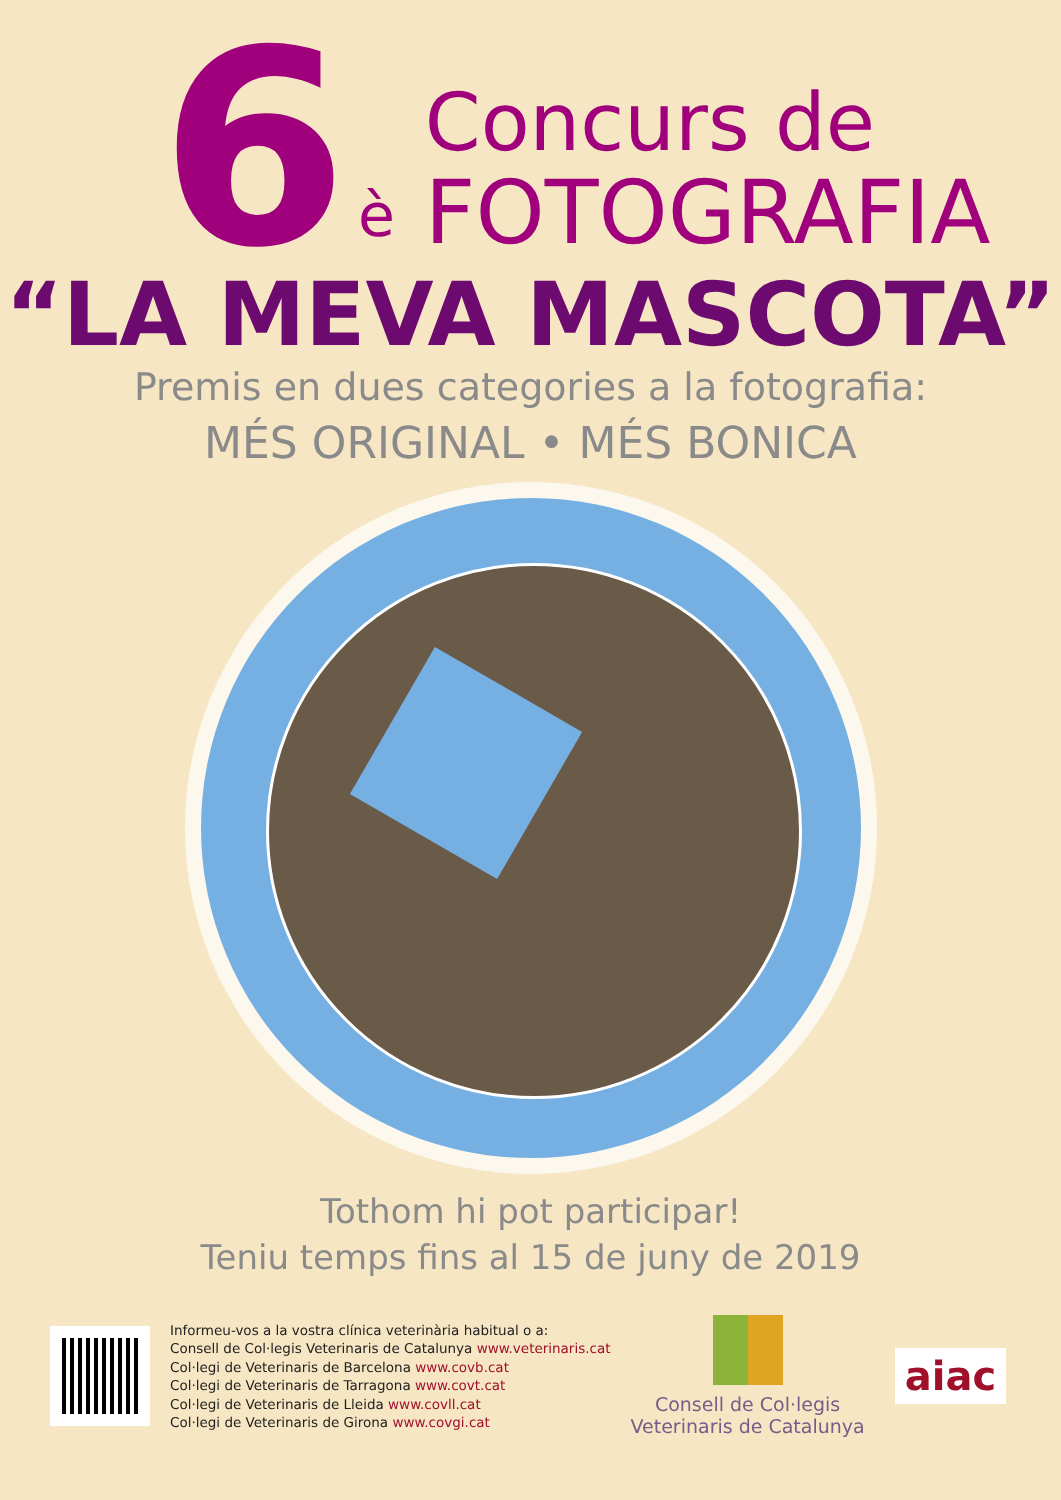6
è
Concurs de
FOTOGRAFIA
“LA MEVA MASCOTA”
Premis en dues categories a la fotografia:
MÉS ORIGINAL • MÉS BONICA
Tothom hi pot participar!
Teniu temps fins al 15 de juny de 2019
Informeu-vos a la vostra clínica veterinària habitual o a:
Consell de Col·legis Veterinaris de Catalunya www.veterinaris.cat
Col·legi de Veterinaris de Barcelona www.covb.cat
Col·legi de Veterinaris de Tarragona www.covt.cat
Col·legi de Veterinaris de Lleida www.covll.cat
Col·legi de Veterinaris de Girona www.covgi.cat
Consell de Col·legis
Veterinaris de Catalunya
aiac